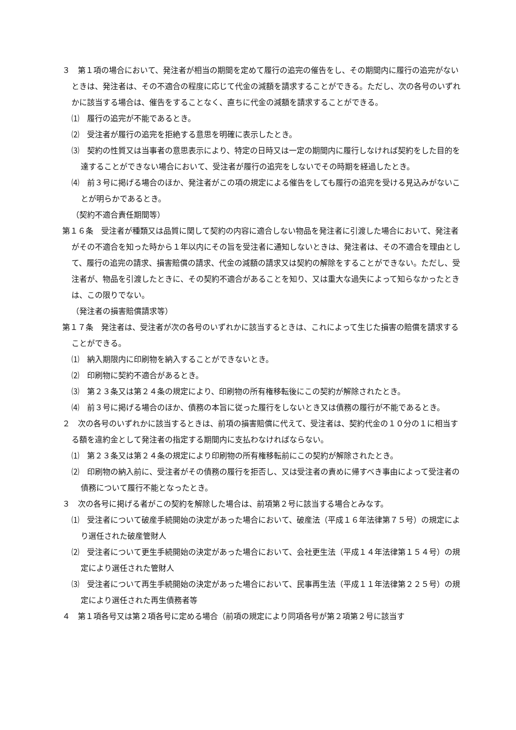３　第１項の場合において、発注者が相当の期間を定めて履行の追完の催告をし、その期間内に履行の追完がないときは、発注者は、その不適合の程度に応じて代金の減額を請求することができる。ただし、次の各号のいずれかに該当する場合は、催告をすることなく、直ちに代金の減額を請求することができる。
⑴　履行の追完が不能であるとき。
⑵　受注者が履行の追完を拒絶する意思を明確に表示したとき。
⑶　契約の性質又は当事者の意思表示により、特定の日時又は一定の期間内に履行しなければ契約をした目的を達することができない場合において、受注者が履行の追完をしないでその時期を経過したとき。
⑷　前３号に掲げる場合のほか、発注者がこの項の規定による催告をしても履行の追完を受ける見込みがないことが明らかであるとき。
（契約不適合責任期間等）
第１６条　受注者が種類又は品質に関して契約の内容に適合しない物品を発注者に引渡した場合において、発注者がその不適合を知った時から１年以内にその旨を受注者に通知しないときは、発注者は、その不適合を理由として、履行の追完の請求、損害賠償の請求、代金の減額の請求又は契約の解除をすることができない。ただし、受注者が、物品を引渡したときに、その契約不適合があることを知り、又は重大な過失によって知らなかったときは、この限りでない。
（発注者の損害賠償請求等）
第１７条　発注者は、受注者が次の各号のいずれかに該当するときは、これによって生じた損害の賠償を請求することができる。
⑴　納入期限内に印刷物を納入することができないとき。
⑵　印刷物に契約不適合があるとき。
⑶　第２３条又は第２４条の規定により、印刷物の所有権移転後にこの契約が解除されたとき。
⑷　前３号に掲げる場合のほか、債務の本旨に従った履行をしないとき又は債務の履行が不能であるとき。
２　次の各号のいずれかに該当するときは、前項の損害賠償に代えて、受注者は、契約代金の１０分の１に相当する額を違約金として発注者の指定する期間内に支払わなければならない。
⑴　第２３条又は第２４条の規定により印刷物の所有権移転前にこの契約が解除されたとき。
⑵　印刷物の納入前に、受注者がその債務の履行を拒否し、又は受注者の責めに帰すべき事由によって受注者の債務について履行不能となったとき。
３　次の各号に掲げる者がこの契約を解除した場合は、前項第２号に該当する場合とみなす。
⑴　受注者について破産手続開始の決定があった場合において、破産法（平成１６年法律第７５号）の規定により選任された破産管財人
⑵　受注者について更生手続開始の決定があった場合において、会社更生法（平成１４年法律第１５４号）の規定により選任された管財人
⑶　受注者について再生手続開始の決定があった場合において、民事再生法（平成１１年法律第２２５号）の規定により選任された再生債務者等
４　第１項各号又は第２項各号に定める場合（前項の規定により同項各号が第２項第２号に該当す